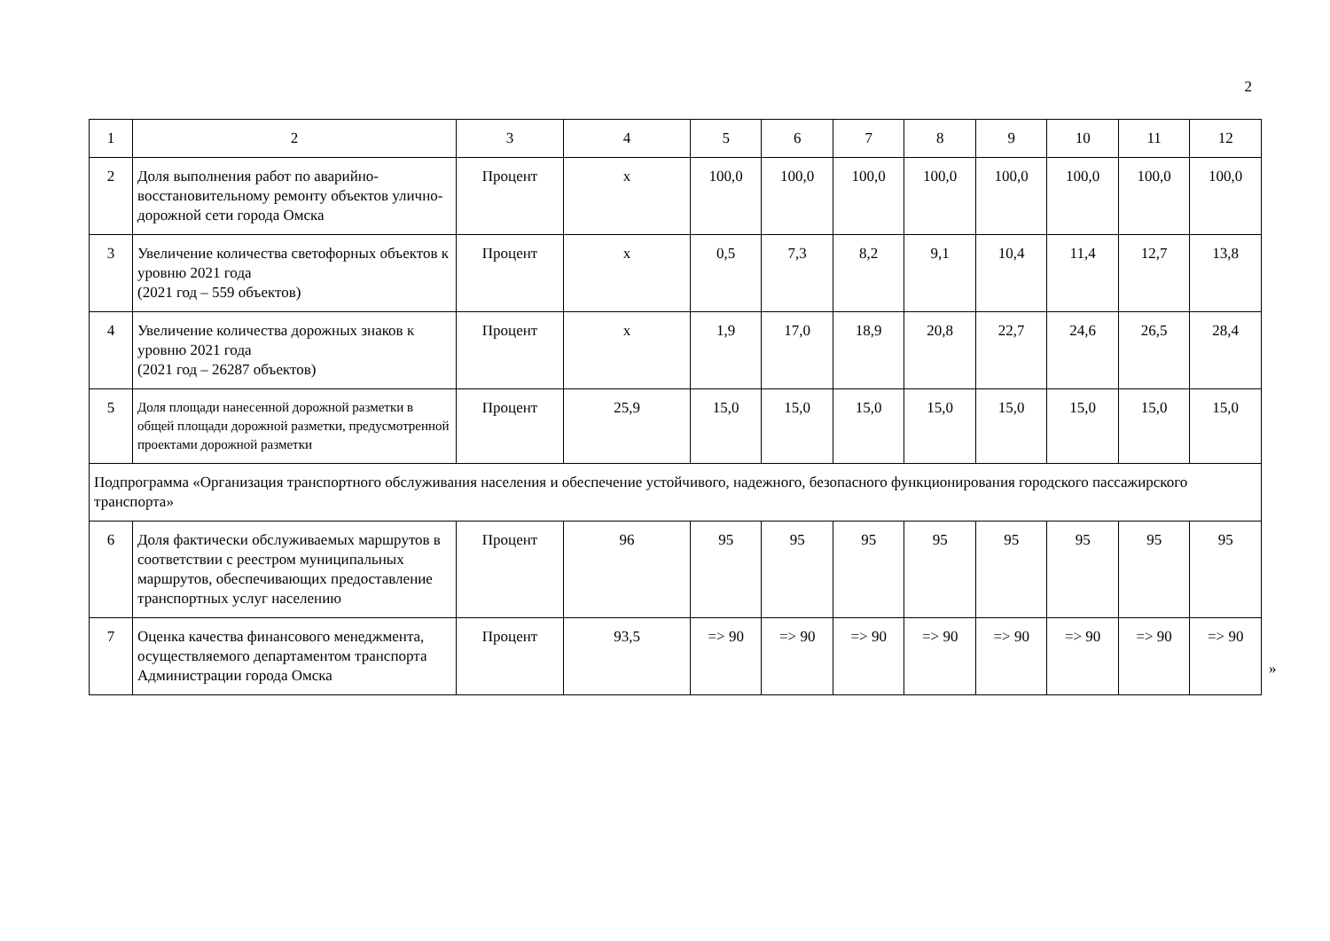2
| 1 | 2 | 3 | 4 | 5 | 6 | 7 | 8 | 9 | 10 | 11 | 12 |
| 2 | Доля выполнения работ по аварийно-восстановительному ремонту объектов улично-дорожной сети города Омска | Процент | х | 100,0 | 100,0 | 100,0 | 100,0 | 100,0 | 100,0 | 100,0 | 100,0 |
| 3 | Увеличение количества светофорных объектов к уровню 2021 года (2021 год – 559 объектов) | Процент | х | 0,5 | 7,3 | 8,2 | 9,1 | 10,4 | 11,4 | 12,7 | 13,8 |
| 4 | Увеличение количества дорожных знаков к уровню 2021 года (2021 год – 26287 объектов) | Процент | х | 1,9 | 17,0 | 18,9 | 20,8 | 22,7 | 24,6 | 26,5 | 28,4 |
| 5 | Доля площади нанесенной дорожной разметки в общей площади дорожной разметки, предусмотренной проектами дорожной разметки | Процент | 25,9 | 15,0 | 15,0 | 15,0 | 15,0 | 15,0 | 15,0 | 15,0 | 15,0 |
| Подпрограмма «Организация транспортного обслуживания населения и обеспечение устойчивого, надежного, безопасного функционирования городского пассажирского транспорта» | | | | | | | | | | | |
| 6 | Доля фактически обслуживаемых маршрутов в соответствии с реестром муниципальных маршрутов, обеспечивающих предоставление транспортных услуг населению | Процент | 96 | 95 | 95 | 95 | 95 | 95 | 95 | 95 | 95 |
| 7 | Оценка качества финансового менеджмента, осуществляемого департаментом транспорта Администрации города Омска | Процент | 93,5 | => 90 | => 90 | => 90 | => 90 | => 90 | => 90 | => 90 | => 90 |
»